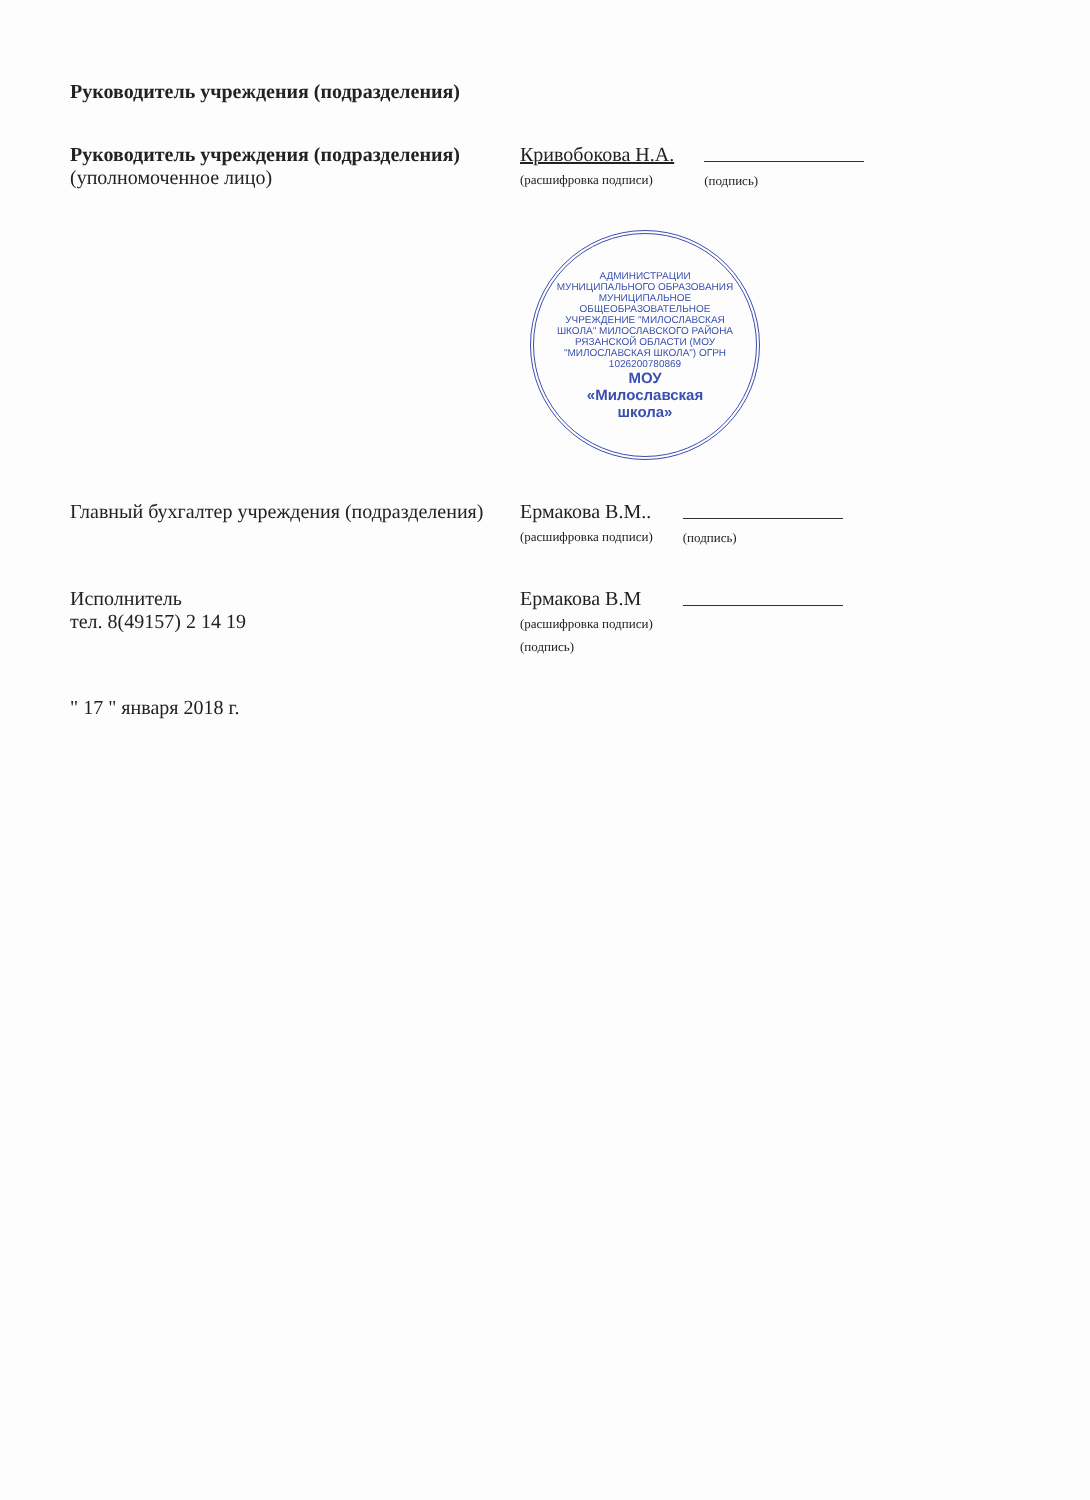Руководитель учреждения (подразделения)
Руководитель учреждения (подразделения)
(уполномоченное лицо)
Кривобокова Н.А.
(расшифровка подписи)
(подпись)
АДМИНИСТРАЦИИ МУНИЦИПАЛЬНОГО ОБРАЗОВАНИЯ МУНИЦИПАЛЬНОЕ ОБЩЕОБРАЗОВАТЕЛЬНОЕ УЧРЕЖДЕНИЕ "МИЛОСЛАВСКАЯ ШКОЛА" МИЛОСЛАВСКОГО РАЙОНА РЯЗАНСКОЙ ОБЛАСТИ (МОУ "МИЛОСЛАВСКАЯ ШКОЛА") ОГРН 1026200780869
МОУ
«Милославская
школа»
Главный бухгалтер учреждения (подразделения)
Ермакова В.М..
(расшифровка подписи)
(подпись)
Исполнитель
тел. 8(49157) 2 14 19
Ермакова В.М
(расшифровка подписи)
(подпись)
" 17 " января 2018 г.